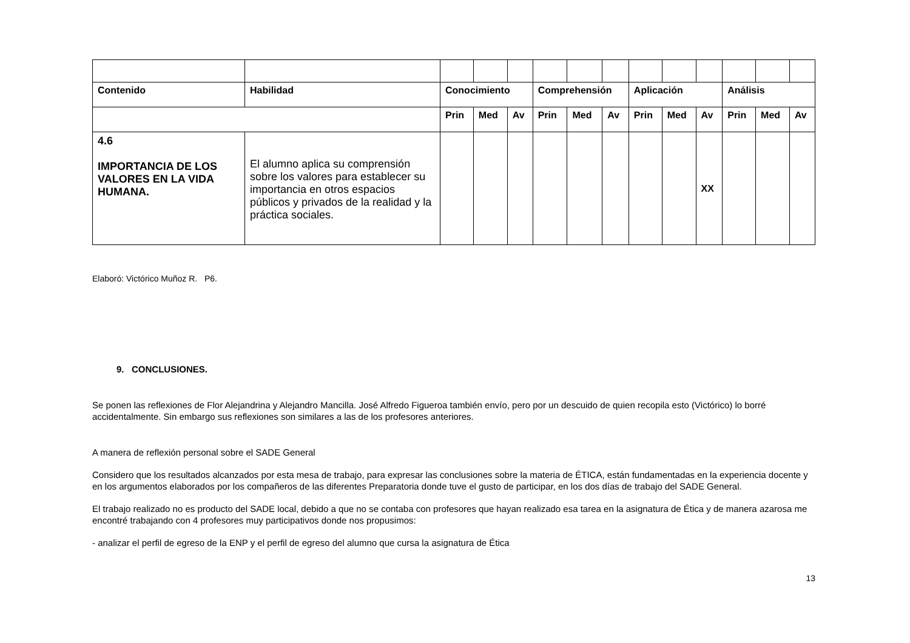| Contenido | Habilidad | Conocimiento | | | Comprehensión | | | Aplicación | | | Análisis | | |
| --- | --- | --- | --- | --- | --- | --- | --- | --- | --- | --- | --- | --- | --- |
| | | Prin | Med | Av | Prin | Med | Av | Prin | Med | Av | Prin | Med | Av |
| 4.6 IMPORTANCIA DE LOS VALORES EN LA VIDA HUMANA. | El alumno aplica su comprensión sobre los valores para establecer su importancia en otros espacios públicos y privados de la realidad y la práctica sociales. | | | | | | | | | XX | | | |
Elaboró: Victórico Muñoz R. P6.
9. CONCLUSIONES.
Se ponen las reflexiones de Flor Alejandrina y Alejandro Mancilla. José Alfredo Figueroa también envío, pero por un descuido de quien recopila esto (Victórico) lo borré accidentalmente. Sin embargo sus reflexiones son similares a las de los profesores anteriores.
A manera de reflexión personal sobre el SADE General
Considero que los resultados alcanzados por esta mesa de trabajo, para expresar las conclusiones sobre la materia de ÉTICA, están fundamentadas en la experiencia docente y en los argumentos elaborados por los compañeros de las diferentes Preparatoria donde tuve el gusto de participar, en los dos días de trabajo del SADE General.
El trabajo realizado no es producto del SADE local, debido a que no se contaba con profesores que hayan realizado esa tarea en la asignatura de Ética y de manera azarosa me encontré trabajando con 4 profesores muy participativos donde nos propusimos:
- analizar el perfil de egreso de la ENP y el perfil de egreso del alumno que cursa la asignatura de Ética
13